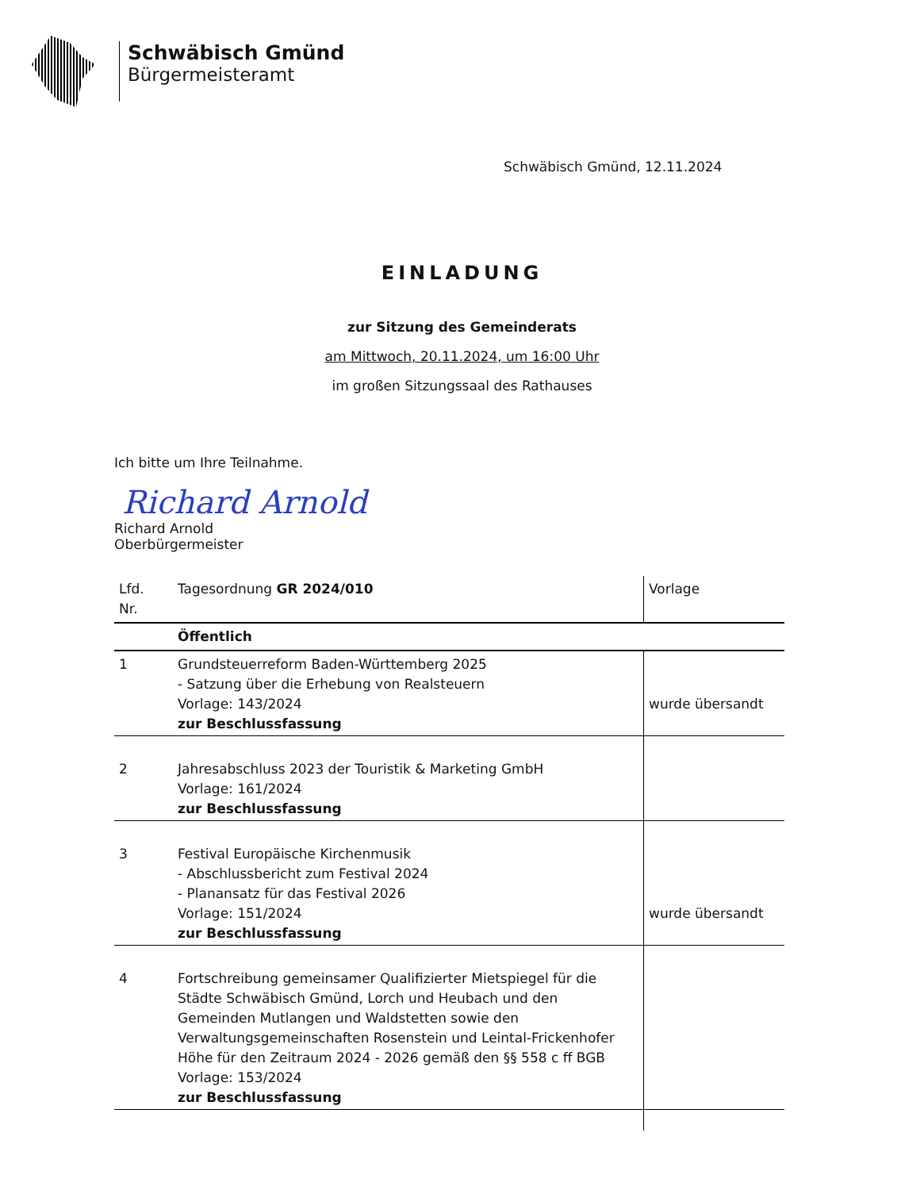Schwäbisch Gmünd
Bürgermeisteramt
Schwäbisch Gmünd, 12.11.2024
EINLADUNG
zur Sitzung des Gemeinderats
am Mittwoch, 20.11.2024, um 16:00 Uhr
im großen Sitzungssaal des Rathauses
Ich bitte um Ihre Teilnahme.
Richard Arnold
Richard Arnold
Oberbürgermeister
| Lfd. Nr. | Tagesordnung GR 2024/010 | Vorlage |
| | Öffentlich | |
| 1 | Grundsteuerreform Baden-Württemberg 2025 - Satzung über die Erhebung von Realsteuern Vorlage: 143/2024 zur Beschlussfassung | wurde übersandt |
| 2 | Jahresabschluss 2023 der Touristik & Marketing GmbH Vorlage: 161/2024 zur Beschlussfassung | |
| 3 | Festival Europäische Kirchenmusik - Abschlussbericht zum Festival 2024 - Planansatz für das Festival 2026 Vorlage: 151/2024 zur Beschlussfassung | wurde übersandt |
| 4 | Fortschreibung gemeinsamer Qualifizierter Mietspiegel für die Städte Schwäbisch Gmünd, Lorch und Heubach und den Gemeinden Mutlangen und Waldstetten sowie den Verwaltungsgemeinschaften Rosenstein und Leintal-Frickenhofer Höhe für den Zeitraum 2024 - 2026 gemäß den §§ 558 c ff BGB Vorlage: 153/2024 zur Beschlussfassung | |